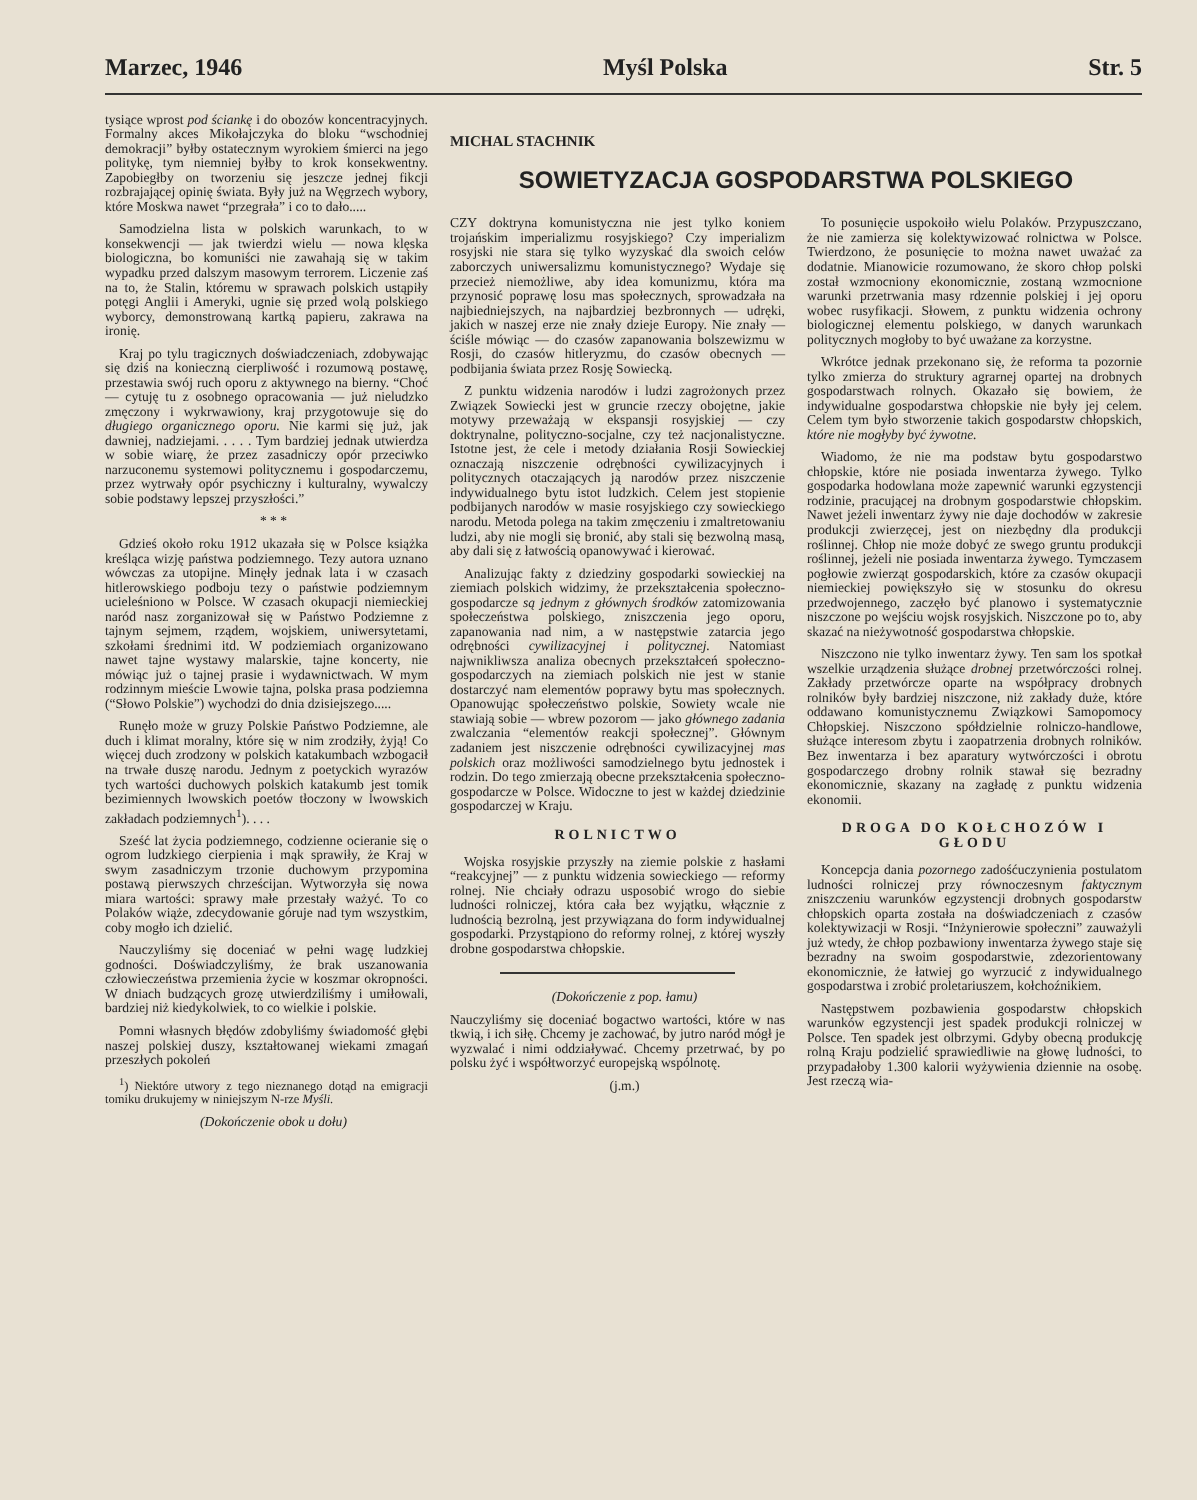Marzec, 1946 Myśl Polska Str. 5
tysiące wprost pod ściankę i do obozów koncentracyjnych. Formalny akces Mikołajczyka do bloku “wschodniej demokracji” byłby ostatecznym wyrokiem śmierci na jego politykę, tym niemniej byłby to krok konsekwentny. Zapobiegłby on tworzeniu się jeszcze jednej fikcji rozbrajającej opinię świata. Były już na Węgrzech wybory, które Moskwa nawet “przegrała” i co to dało.....
Samodzielna lista w polskich warunkach, to w konsekwencji — jak twierdzi wielu — nowa klęska biologiczna, bo komuniści nie zawahają się w takim wypadku przed dalszym masowym terrorem. Liczenie zaś na to, że Stalin, któremu w sprawach polskich ustąpiły potęgi Anglii i Ameryki, ugnie się przed wolą polskiego wyborcy, demonstrowaną kartką papieru, zakrawa na ironię.
Kraj po tylu tragicznych doświadczeniach, zdobywając się dziś na konieczną cierpliwość i rozumową postawę, przestawia swój ruch oporu z aktywnego na bierny. “Choć — cytuję tu z osobnego opracowania — już nieludzko zmęczony i wykrwawiony, kraj przygotowuje się do długiego organicznego oporu. Nie karmi się już, jak dawniej, nadziejami. . . . . Tym bardziej jednak utwierdza w sobie wiarę, że przez zasadniczy opór przeciwko narzuconemu systemowi politycznemu i gospodarczemu, przez wytrwały opór psychiczny i kulturalny, wywalczy sobie podstawy lepszej przyszłości.”
* * *
Gdzieś około roku 1912 ukazała się w Polsce książka kreśląca wizję państwa podziemnego. Tezy autora uznano wówczas za utopijne. Minęły jednak lata i w czasach hitlerowskiego podboju tezy o państwie podziemnym ucieleśniono w Polsce. W czasach okupacji niemieckiej naród nasz zorganizował się w Państwo Podziemne z tajnym sejmem, rządem, wojskiem, uniwersytetami, szkołami średnimi itd. W podziemiach organizowano nawet tajne wystawy malarskie, tajne koncerty, nie mówiąc już o tajnej prasie i wydawnictwach. W mym rodzinnym mieście Lwowie tajna, polska prasa podziemna (“Słowo Polskie”) wychodzi do dnia dzisiejszego.....
Runęło może w gruzy Polskie Państwo Podziemne, ale duch i klimat moralny, które się w nim zrodziły, żyją! Co więcej duch zrodzony w polskich katakumbach wzbogacił na trwałe duszę narodu. Jednym z poetyckich wyrazów tych wartości duchowych polskich katakumb jest tomik bezimiennych lwowskich poetów tłoczony w lwowskich zakładach podziemnych<sup>1</sup>). . . .
Sześć lat życia podziemnego, codzienne ocieranie się o ogrom ludzkiego cierpienia i mąk sprawiły, że Kraj w swym zasadniczym trzonie duchowym przypomina postawą pierwszych chrześcijan. Wytworzyła się nowa miara wartości: sprawy małe przestały ważyć. To co Polaków wiąże, zdecydowanie góruje nad tym wszystkim, coby mogło ich dzielić.
Nauczyliśmy się doceniać w pełni wagę ludzkiej godności. Doświadczyliśmy, że brak uszanowania człowieczeństwa przemienia życie w koszmar okropności. W dniach budzących grozę utwierdziliśmy i umiłowali, bardziej niż kiedykolwiek, to co wielkie i polskie.
Pomni własnych błędów zdobyliśmy świadomość głębi naszej polskiej duszy, kształtowanej wiekami zmagań przeszłych pokoleń
<sup>1</sup>) Niektóre utwory z tego nieznanego dotąd na emigracji tomiku drukujemy w niniejszym N-rze Myśli.
(Dokończenie obok u dołu)
MICHAL STACHNIK
SOWIETYZACJA GOSPODARSTWA POLSKIEGO
CZY doktryna komunistyczna nie jest tylko koniem trojańskim imperializmu rosyjskiego? Czy imperializm rosyjski nie stara się tylko wyzyskać dla swoich celów zaborczych uniwersalizmu komunistycznego? Wydaje się przecież niemożliwe, aby idea komunizmu, która ma przynosić poprawę losu mas społecznych, sprowadzała na najbiedniejszych, na najbardziej bezbronnych — udręki, jakich w naszej erze nie znały dzieje Europy. Nie znały — ściśle mówiąc — do czasów zapanowania bolszewizmu w Rosji, do czasów hitleryzmu, do czasów obecnych — podbijania świata przez Rosję Sowiecką.
Z punktu widzenia narodów i ludzi zagrożonych przez Związek Sowiecki jest w gruncie rzeczy obojętne, jakie motywy przeważają w ekspansji rosyjskiej — czy doktrynalne, polityczno-socjalne, czy też nacjonalistyczne. Istotne jest, że cele i metody działania Rosji Sowieckiej oznaczają niszczenie odrębności cywilizacyjnych i politycznych otaczających ją narodów przez niszczenie indywidualnego bytu istot ludzkich. Celem jest stopienie podbijanych narodów w masie rosyjskiego czy sowieckiego narodu. Metoda polega na takim zmęczeniu i zmaltretowaniu ludzi, aby nie mogli się bronić, aby stali się bezwolną masą, aby dali się z łatwością opanowywać i kierować.
Analizując fakty z dziedziny gospodarki sowieckiej na ziemiach polskich widzimy, że przekształcenia społeczno-gospodarcze są jednym z głównych środków zatomizowania społeczeństwa polskiego, zniszczenia jego oporu, zapanowania nad nim, a w następstwie zatarcia jego odrębności cywilizacyjnej i politycznej. Natomiast najwnikliwsza analiza obecnych przekształceń społeczno-gospodarczych na ziemiach polskich nie jest w stanie dostarczyć nam elementów poprawy bytu mas społecznych. Opanowując społeczeństwo polskie, Sowiety wcale nie stawiają sobie — wbrew pozorom — jako głównego zadania zwalczania “elementów reakcji społecznej”. Głównym zadaniem jest niszczenie odrębności cywilizacyjnej mas polskich oraz możliwości samodzielnego bytu jednostek i rodzin. Do tego zmierzają obecne przekształcenia społeczno-gospodarcze w Polsce. Widoczne to jest w każdej dziedzinie gospodarczej w Kraju.
ROLNICTWO
Wojska rosyjskie przyszły na ziemie polskie z hasłami “reakcyjnej” — z punktu widzenia sowieckiego — reformy rolnej. Nie chciały odrazu usposobić wrogo do siebie ludności rolniczej, która cała bez wyjątku, włącznie z ludnością bezrolną, jest przywiązana do form indywidualnej gospodarki. Przystąpiono do reformy rolnej, z której wyszły drobne gospodarstwa chłopskie.
(Dokończenie z pop. łamu)
Nauczyliśmy się doceniać bogactwo wartości, które w nas tkwią, i ich siłę. Chcemy je zachować, by jutro naród mógł je wyzwalać i nimi oddziaływać. Chcemy przetrwać, by po polsku żyć i współtworzyć europejską wspólnotę.
(j.m.)
To posunięcie uspokoiło wielu Polaków. Przypuszczano, że nie zamierza się kolektywizować rolnictwa w Polsce. Twierdzono, że posunięcie to można nawet uważać za dodatnie. Mianowicie rozumowano, że skoro chłop polski został wzmocniony ekonomicznie, zostaną wzmocnione warunki przetrwania masy rdzennie polskiej i jej oporu wobec rusyfikacji. Słowem, z punktu widzenia ochrony biologicznej elementu polskiego, w danych warunkach politycznych mogłoby to być uważane za korzystne.
Wkrótce jednak przekonano się, że reforma ta pozornie tylko zmierza do struktury agrarnej opartej na drobnych gospodarstwach rolnych. Okazało się bowiem, że indywidualne gospodarstwa chłopskie nie były jej celem. Celem tym było stworzenie takich gospodarstw chłopskich, które nie mogłyby być żywotne.
Wiadomo, że nie ma podstaw bytu gospodarstwo chłopskie, które nie posiada inwentarza żywego. Tylko gospodarka hodowlana może zapewnić warunki egzystencji rodzinie, pracującej na drobnym gospodarstwie chłopskim. Nawet jeżeli inwentarz żywy nie daje dochodów w zakresie produkcji zwierzęcej, jest on niezbędny dla produkcji roślinnej. Chłop nie może dobyć ze swego gruntu produkcji roślinnej, jeżeli nie posiada inwentarza żywego. Tymczasem pogłowie zwierząt gospodarskich, które za czasów okupacji niemieckiej powiększyło się w stosunku do okresu przedwojennego, zaczęło być planowo i systematycznie niszczone po wejściu wojsk rosyjskich. Niszczone po to, aby skazać na nieżywotność gospodarstwa chłopskie.
Niszczono nie tylko inwentarz żywy. Ten sam los spotkał wszelkie urządzenia służące drobnej przetwórczości rolnej. Zakłady przetwórcze oparte na współpracy drobnych rolników były bardziej niszczone, niż zakłady duże, które oddawano komunistycznemu Związkowi Samopomocy Chłopskiej. Niszczono spółdzielnie rolniczo-handlowe, służące interesom zbytu i zaopatrzenia drobnych rolników. Bez inwentarza i bez aparatury wytwórczości i obrotu gospodarczego drobny rolnik stawał się bezradny ekonomicznie, skazany na zagładę z punktu widzenia ekonomii.
DROGA DO KOŁCHOZÓW I GŁODU
Koncepcja dania pozornego zadośćuczynienia postulatom ludności rolniczej przy równoczesnym faktycznym zniszczeniu warunków egzystencji drobnych gospodarstw chłopskich oparta została na doświadczeniach z czasów kolektywizacji w Rosji. “Inżynierowie społeczni” zauważyli już wtedy, że chłop pozbawiony inwentarza żywego staje się bezradny na swoim gospodarstwie, zdezorientowany ekonomicznie, że łatwiej go wyrzucić z indywidualnego gospodarstwa i zrobić proletariuszem, kołchoźnikiem.
Następstwem pozbawienia gospodarstw chłopskich warunków egzystencji jest spadek produkcji rolniczej w Polsce. Ten spadek jest olbrzymi. Gdyby obecną produkcję rolną Kraju podzielić sprawiedliwie na głowę ludności, to przypadałoby 1.300 kalorii wyżywienia dziennie na osobę. Jest rzeczą wia-